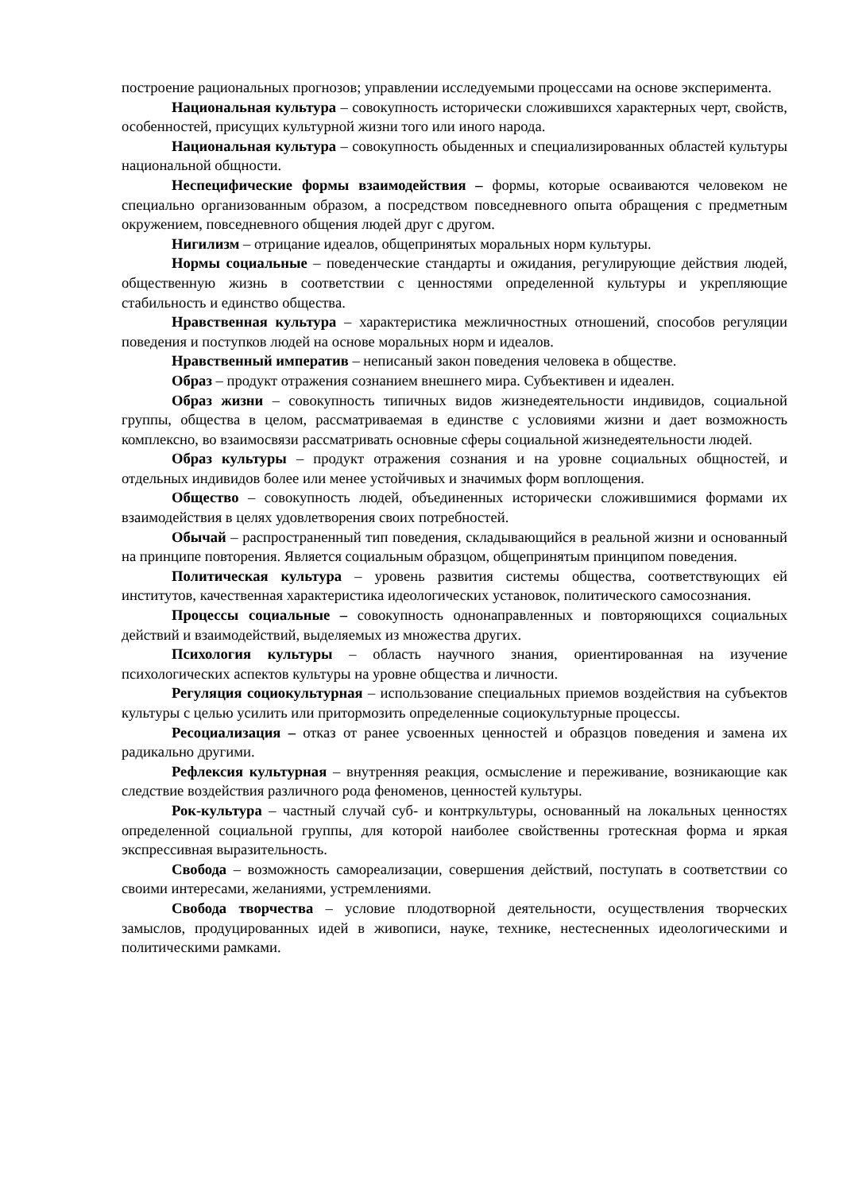построение рациональных прогнозов; управлении исследуемыми процессами на основе эксперимента.
Национальная культура – совокупность исторически сложившихся характерных черт, свойств, особенностей, присущих культурной жизни того или иного народа.
Национальная культура – совокупность обыденных и специализированных областей культуры национальной общности.
Неспецифические формы взаимодействия – формы, которые осваиваются человеком не специально организованным образом, а посредством повседневного опыта обращения с предметным окружением, повседневного общения людей друг с другом.
Нигилизм – отрицание идеалов, общепринятых моральных норм культуры.
Нормы социальные – поведенческие стандарты и ожидания, регулирующие действия людей, общественную жизнь в соответствии с ценностями определенной культуры и укрепляющие стабильность и единство общества.
Нравственная культура – характеристика межличностных отношений, способов регуляции поведения и поступков людей на основе моральных норм и идеалов.
Нравственный императив – неписаный закон поведения человека в обществе.
Образ – продукт отражения сознанием внешнего мира. Субъективен и идеален.
Образ жизни – совокупность типичных видов жизнедеятельности индивидов, социальной группы, общества в целом, рассматриваемая в единстве с условиями жизни и дает возможность комплексно, во взаимосвязи рассматривать основные сферы социальной жизнедеятельности людей.
Образ культуры – продукт отражения сознания и на уровне социальных общностей, и отдельных индивидов более или менее устойчивых и значимых форм воплощения.
Общество – совокупность людей, объединенных исторически сложившимися формами их взаимодействия в целях удовлетворения своих потребностей.
Обычай – распространенный тип поведения, складывающийся в реальной жизни и основанный на принципе повторения. Является социальным образцом, общепринятым принципом поведения.
Политическая культура – уровень развития системы общества, соответствующих ей институтов, качественная характеристика идеологических установок, политического самосознания.
Процессы социальные – совокупность однонаправленных и повторяющихся социальных действий и взаимодействий, выделяемых из множества других.
Психология культуры – область научного знания, ориентированная на изучение психологических аспектов культуры на уровне общества и личности.
Регуляция социокультурная – использование специальных приемов воздействия на субъектов культуры с целью усилить или притормозить определенные социокультурные процессы.
Ресоциализация – отказ от ранее усвоенных ценностей и образцов поведения и замена их радикально другими.
Рефлексия культурная – внутренняя реакция, осмысление и переживание, возникающие как следствие воздействия различного рода феноменов, ценностей культуры.
Рок-культура – частный случай суб- и контркультуры, основанный на локальных ценностях определенной социальной группы, для которой наиболее свойственны гротескная форма и яркая экспрессивная выразительность.
Свобода – возможность самореализации, совершения действий, поступать в соответствии со своими интересами, желаниями, устремлениями.
Свобода творчества – условие плодотворной деятельности, осуществления творческих замыслов, продуцированных идей в живописи, науке, технике, нестесненных идеологическими и политическими рамками.